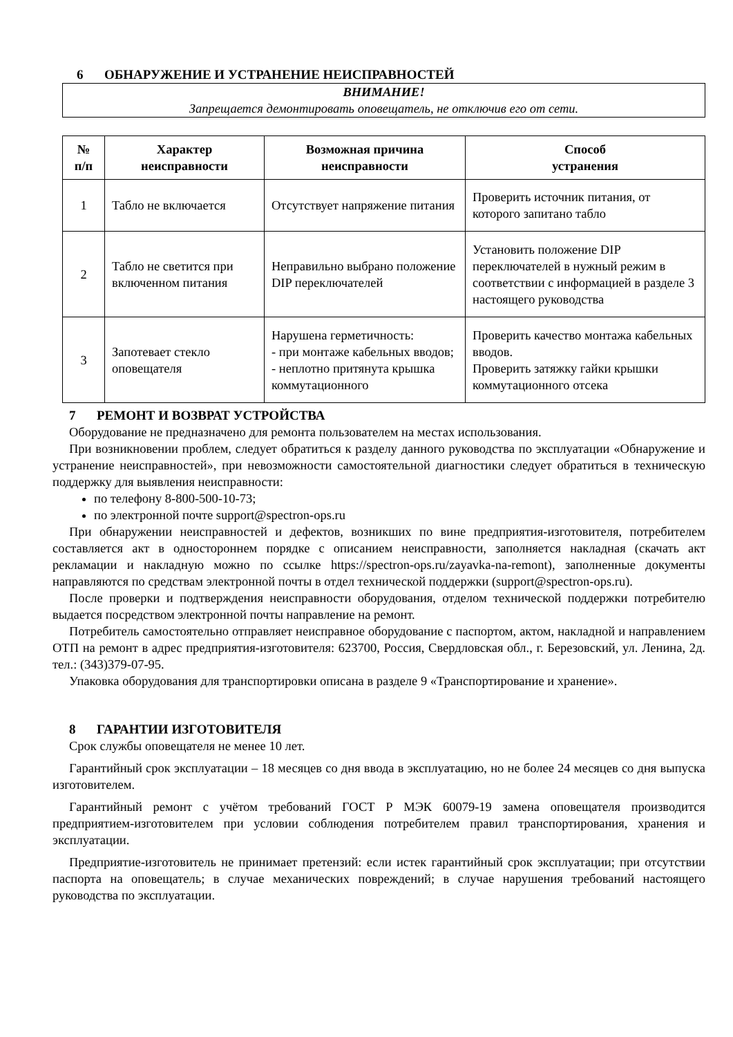6 ОБНАРУЖЕНИЕ И УСТРАНЕНИЕ НЕИСПРАВНОСТЕЙ
ВНИМАНИЕ!
Запрещается демонтировать оповещатель, не отключив его от сети.
| № п/п | Характер неисправности | Возможная причина неисправности | Способ устранения |
| --- | --- | --- | --- |
| 1 | Табло не включается | Отсутствует напряжение питания | Проверить источник питания, от которого запитано табло |
| 2 | Табло не светится при включенном питания | Неправильно выбрано положение DIP переключателей | Установить положение DIP переключателей в нужный режим в соответствии с информацией в разделе 3 настоящего руководства |
| 3 | Запотевает стекло оповещателя | Нарушена герметичность: - при монтаже кабельных вводов; - неплотно притянута крышка коммутационного | Проверить качество монтажа кабельных вводов. Проверить затяжку гайки крышки коммутационного отсека |
7 РЕМОНТ И ВОЗВРАТ УСТРОЙСТВА
Оборудование не предназначено для ремонта пользователем на местах использования.
При возникновении проблем, следует обратиться к разделу данного руководства по эксплуатации «Обнаружение и устранение неисправностей», при невозможности самостоятельной диагностики следует обратиться в техническую поддержку для выявления неисправности:
по телефону 8-800-500-10-73;
по электронной почте support@spectron-ops.ru
При обнаружении неисправностей и дефектов, возникших по вине предприятия-изготовителя, потребителем составляется акт в одностороннем порядке с описанием неисправности, заполняется накладная (скачать акт рекламации и накладную можно по ссылке https://spectron-ops.ru/zayavka-na-remont), заполненные документы направляются по средствам электронной почты в отдел технической поддержки (support@spectron-ops.ru).
После проверки и подтверждения неисправности оборудования, отделом технической поддержки потребителю выдается посредством электронной почты направление на ремонт.
Потребитель самостоятельно отправляет неисправное оборудование с паспортом, актом, накладной и направлением ОТП на ремонт в адрес предприятия-изготовителя: 623700, Россия, Свердловская обл., г. Березовский, ул. Ленина, 2д. тел.: (343)379-07-95.
Упаковка оборудования для транспортировки описана в разделе 9 «Транспортирование и хранение».
8 ГАРАНТИИ ИЗГОТОВИТЕЛЯ
Срок службы оповещателя не менее 10 лет.
Гарантийный срок эксплуатации – 18 месяцев со дня ввода в эксплуатацию, но не более 24 месяцев со дня выпуска изготовителем.
Гарантийный ремонт с учётом требований ГОСТ Р МЭК 60079-19 замена оповещателя производится предприятием-изготовителем при условии соблюдения потребителем правил транспортирования, хранения и эксплуатации.
Предприятие-изготовитель не принимает претензий: если истек гарантийный срок эксплуатации; при отсутствии паспорта на оповещатель; в случае механических повреждений; в случае нарушения требований настоящего руководства по эксплуатации.